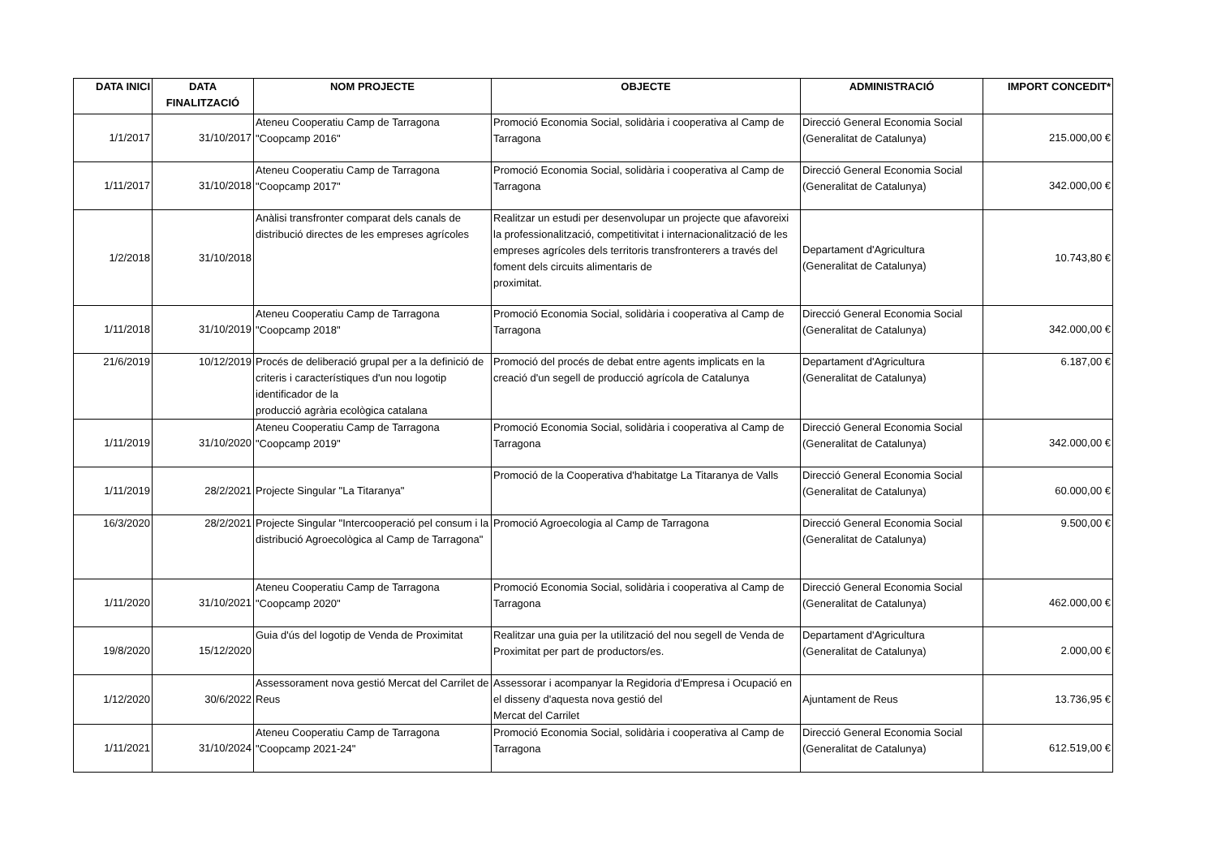| DATA INICI | DATA FINALITZACIÓ | NOM PROJECTE | OBJECTE | ADMINISTRACIÓ | IMPORT CONCEDIT* |
| --- | --- | --- | --- | --- | --- |
| 1/1/2017 | 31/10/2017 | Ateneu Cooperatiu Camp de Tarragona "Coopcamp 2016" | Promoció Economia Social, solidària i cooperativa al Camp de Tarragona | Direcció General Economia Social (Generalitat de Catalunya) | 215.000,00 € |
| 1/11/2017 | 31/10/2018 | Ateneu Cooperatiu Camp de Tarragona "Coopcamp 2017" | Promoció Economia Social, solidària i cooperativa al Camp de Tarragona | Direcció General Economia Social (Generalitat de Catalunya) | 342.000,00 € |
| 1/2/2018 | 31/10/2018 | Anàlisi transfronter comparat dels canals de distribució directes de les empreses agrícoles | Realitzar un estudi per desenvolupar un projecte que afavoreixi la professionalització, competitivitat i internacionalització de les empreses agrícoles dels territoris transfronterers a través del foment dels circuits alimentaris de proximitat. | Departament d'Agricultura (Generalitat de Catalunya) | 10.743,80 € |
| 1/11/2018 | 31/10/2019 | Ateneu Cooperatiu Camp de Tarragona "Coopcamp 2018" | Promoció Economia Social, solidària i cooperativa al Camp de Tarragona | Direcció General Economia Social (Generalitat de Catalunya) | 342.000,00 € |
| 21/6/2019 | 10/12/2019 | Procés de deliberació grupal per a la definició de criteris i característiques d'un nou logotip identificador de la producció agrària ecològica catalana | Promoció del procés de debat entre agents implicats en la creació d'un segell de producció agrícola de Catalunya | Departament d'Agricultura (Generalitat de Catalunya) | 6.187,00 € |
| 1/11/2019 | 31/10/2020 | Ateneu Cooperatiu Camp de Tarragona "Coopcamp 2019" | Promoció Economia Social, solidària i cooperativa al Camp de Tarragona | Direcció General Economia Social (Generalitat de Catalunya) | 342.000,00 € |
| 1/11/2019 | 28/2/2021 | Projecte Singular "La Titaranya" | Promoció de la Cooperativa d'habitatge La Titaranya de Valls | Direcció General Economia Social (Generalitat de Catalunya) | 60.000,00 € |
| 16/3/2020 | 28/2/2021 | Projecte Singular "Intercooperació pel consum i la distribució Agroecològica al Camp de Tarragona" | Promoció Agroecologia al Camp de Tarragona | Direcció General Economia Social (Generalitat de Catalunya) | 9.500,00 € |
| 1/11/2020 | 31/10/2021 | Ateneu Cooperatiu Camp de Tarragona "Coopcamp 2020" | Promoció Economia Social, solidària i cooperativa al Camp de Tarragona | Direcció General Economia Social (Generalitat de Catalunya) | 462.000,00 € |
| 19/8/2020 | 15/12/2020 | Guia d'ús del logotip de Venda de Proximitat | Realitzar una guia per la utilització del nou segell de Venda de Proximitat per part de productors/es. | Departament d'Agricultura (Generalitat de Catalunya) | 2.000,00 € |
| 1/12/2020 | 30/6/2022 | Assessorament nova gestió Mercat del Carrilet de Reus | Assessorar i acompanyar la Regidoria d'Empresa i Ocupació en el disseny d'aquesta nova gestió del Mercat del Carrilet | Ajuntament de Reus | 13.736,95 € |
| 1/11/2021 | 31/10/2024 | Ateneu Cooperatiu Camp de Tarragona "Coopcamp 2021-24" | Promoció Economia Social, solidària i cooperativa al Camp de Tarragona | Direcció General Economia Social (Generalitat de Catalunya) | 612.519,00 € |